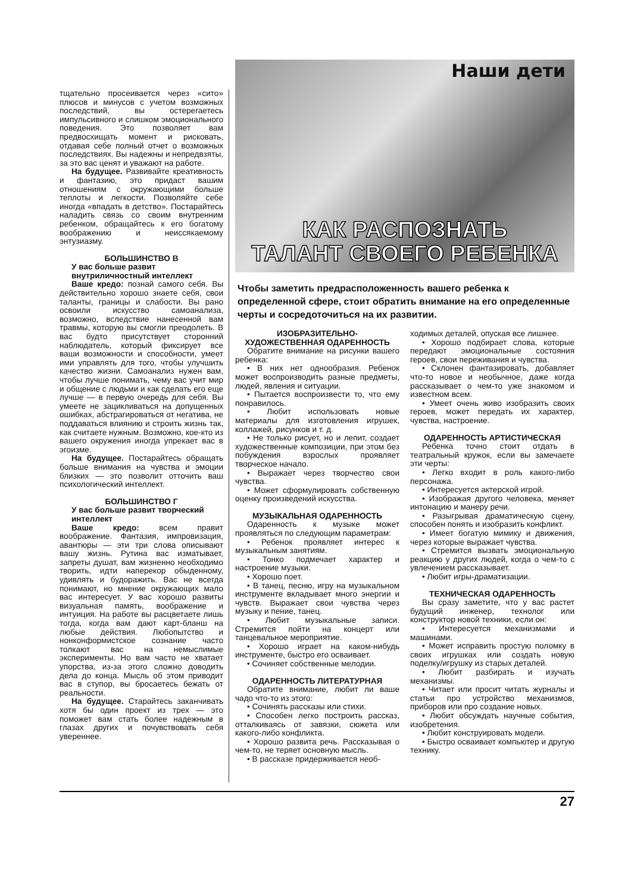тщательно просеивается через «сито» плюсов и минусов с учетом возможных последствий, вы остерегаетесь импульсивного и слишком эмоционального поведения. Это позволяет вам предвосхищать момент и рисковать, отдавая себе полный отчет о возможных последствиях. Вы надежны и непредвзяты, за это вас ценят и уважают на работе.
На будущее. Развивайте креативность и фантазию, это придаст вашим отношениям с окружающими больше теплоты и легкости. Позволяйте себе иногда «впадать в детство». Постарайтесь наладить связь со своим внутренним ребенком, обращайтесь к его богатому воображению и неиссякаемому энтузиазму.
БОЛЬШИНСТВО В
У вас больше развит внутриличностный интеллект
Ваше кредо: познай самого себя. Вы действительно хорошо знаете себя, свои таланты, границы и слабости. Вы рано освоили искусство самоанализа, возможно, вследствие нанесенной вам травмы, которую вы смогли преодолеть. В вас будто присутствует сторонний наблюдатель, который фиксирует все ваши возможности и способности, умеет ими управлять для того, чтобы улучшить качество жизни. Самоанализ нужен вам, чтобы лучше понимать, чему вас учит мир и общение с людьми и как сделать его еще лучше — в первую очередь для себя. Вы умеете не зацикливаться на допущенных ошибках, абстрагироваться от негатива, не поддаваться влиянию и строить жизнь так, как считаете нужным. Возможно, кое-кто из вашего окружения иногда упрекает вас в эгоизме.
На будущее. Постарайтесь обращать больше внимания на чувства и эмоции близких — это позволит отточить ваш психологический интеллект.
БОЛЬШИНСТВО Г
У вас больше развит творческий интеллект
Ваше кредо: всем правит воображение. Фантазия, импровизация, авантюры — эти три слова описывают вашу жизнь. Рутина вас изматывает, запреты душат, вам жизненно необходимо творить, идти наперекор обыденному, удивлять и будоражить. Вас не всегда понимают, но мнение окружающих мало вас интересует. У вас хорошо развиты визуальная память, воображение и интуиция. На работе вы расцветаете лишь тогда, когда вам дают карт-бланш на любые действия. Любопытство и нонконформистское сознание часто толкают вас на немыслимые эксперименты. Но вам часто не хватает упорства, из-за этого сложно доводить дела до конца. Мысль об этом приводит вас в ступор, вы бросаетесь бежать от реальности.
На будущее. Старайтесь заканчивать хотя бы один проект из трех — это поможет вам стать более надежным в глазах других и почувствовать себя увереннее.
Наши дети
КАК РАСПОЗНАТЬ
ТАЛАНТ СВОЕГО РЕБЕНКА
Чтобы заметить предрасположенность вашего ребенка к определенной сфере, стоит обратить внимание на его определенные черты и сосредоточиться на их развитии.
ИЗОБРАЗИТЕЛЬНО-
ХУДОЖЕСТВЕННАЯ ОДАРЕННОСТЬ
Обратите внимание на рисунки вашего ребенка:
• В них нет однообразия. Ребенок может воспроизводить разные предметы, людей, явления и ситуации.
• Пытается воспроизвести то, что ему понравилось.
• Любит использовать новые материалы для изготовления игрушек, коллажей, рисунков и т. д.
• Не только рисует, но и лепит, создает художественные композиции, при этом без побуждения взрослых проявляет творческое начало.
• Выражает через творчество свои чувства.
• Может сформулировать собственную оценку произведений искусства.
МУЗЫКАЛЬНАЯ ОДАРЕННОСТЬ
Одаренность к музыке может проявляться по следующим параметрам:
• Ребенок проявляет интерес к музыкальным занятиям.
• Тонко подмечает характер и настроение музыки.
• Хорошо поет.
• В танец, песню, игру на музыкальном инструменте вкладывает много энергии и чувств. Выражает свои чувства через музыку и пение, танец.
• Любит музыкальные записи. Стремится пойти на концерт или танцевальное мероприятие.
• Хорошо играет на каком-нибудь инструменте, быстро его осваивает.
• Сочиняет собственные мелодии.
ОДАРЕННОСТЬ ЛИТЕРАТУРНАЯ
Обратите внимание, любит ли ваше чадо что-то из этого:
• Сочинять рассказы или стихи.
• Способен легко построить рассказ, отталкиваясь от завязки, сюжета или какого-либо конфликта.
• Хорошо развита речь. Рассказывая о чем-то, не теряет основную мысль.
• В рассказе придерживается необ-
ходимых деталей, опуская все лишнее.
• Хорошо подбирает слова, которые передают эмоциональные состояния героев, свои переживания и чувства.
• Склонен фантазировать, добавляет что-то новое и необычное, даже когда рассказывает о чем-то уже знакомом и известном всем.
• Умеет очень живо изобразить своих героев, может передать их характер, чувства, настроение.
ОДАРЕННОСТЬ АРТИСТИЧЕСКАЯ
Ребенка точно стоит отдать в театральный кружок, если вы замечаете эти черты:
• Легко входит в роль какого-либо персонажа.
• Интересуется актерской игрой.
• Изображая другого человека, меняет интонацию и манеру речи.
• Разыгрывая драматическую сцену, способен понять и изобразить конфликт.
• Имеет богатую мимику и движения, через которые выражает чувства.
• Стремится вызвать эмоциональную реакцию у других людей, когда о чем-то с увлечением рассказывает.
• Любит игры-драматизации.
ТЕХНИЧЕСКАЯ ОДАРЕННОСТЬ
Вы сразу заметите, что у вас растет будущий инженер, технолог или конструктор новой техники, если он:
• Интересуется механизмами и машинами.
• Может исправить простую поломку в своих игрушках или создать новую поделку/игрушку из старых деталей.
• Любит разбирать и изучать механизмы.
• Читает или просит читать журналы и статьи про устройство механизмов, приборов или про создание новых.
• Любит обсуждать научные события, изобретения.
• Любит конструировать модели.
• Быстро осваивает компьютер и другую технику.
27